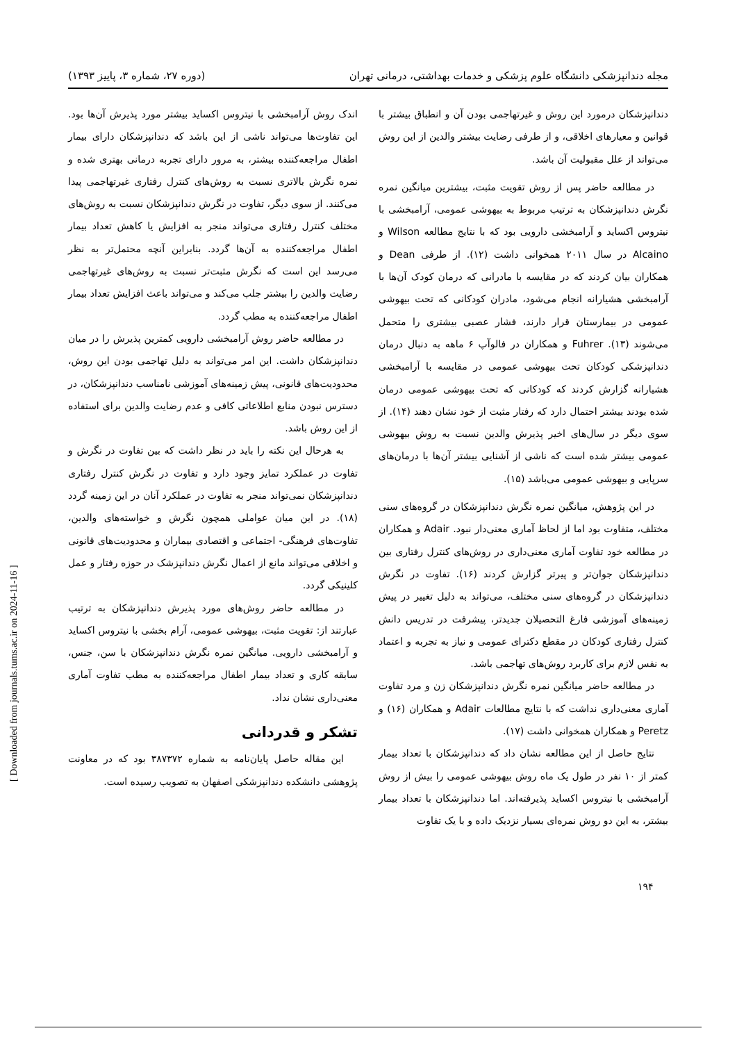مجله دندانپزشکی دانشگاه علوم پزشکی و خدمات بهداشتی، درمانی تهران (دوره ۲۷، شماره ۳، پاییز ۱۳۹۳)
دندانپزشکان درمورد این روش و غیرتهاجمی بودن آن و انطباق بیشتر با قوانین و معیارهای اخلاقی، و از طرفی رضایت بیشتر والدین از این روش می‌تواند از علل مقبولیت آن باشد.
در مطالعه حاضر پس از روش تقویت مثبت، بیشترین میانگین نمره نگرش دندانپزشکان به ترتیب مربوط به بیهوشی عمومی، آرامبخشی با نیتروس اکساید و آرامبخشی دارویی بود که با نتایج مطالعه Wilson و Alcaino در سال ۲۰۱۱ همخوانی داشت (۱۲). از طرفی Dean و همکاران بیان کردند که در مقایسه با مادرانی که درمان کودک آن‌ها با آرامبخشی هشیارانه انجام می‌شود، مادران کودکانی که تحت بیهوشی عمومی در بیمارستان قرار دارند، فشار عصبی بیشتری را متحمل می‌شوند (۱۳). Fuhrer و همکاران در فالوآپ ۶ ماهه به دنبال درمان دندانپزشکی کودکان تحت بیهوشی عمومی در مقایسه با آرامبخشی هشیارانه گزارش کردند که کودکانی که تحت بیهوشی عمومی درمان شده بودند بیشتر احتمال دارد که رفتار مثبت از خود نشان دهند (۱۴). از سوی دیگر در سال‌های اخیر پذیرش والدین نسبت به روش بیهوشی عمومی بیشتر شده است که ناشی از آشنایی بیشتر آن‌ها با درمان‌های سرپایی و بیهوشی عمومی می‌باشد (۱۵).
در این پژوهش، میانگین نمره نگرش دندانپزشکان در گروه‌های سنی مختلف، متفاوت بود اما از لحاظ آماری معنی‌دار نبود. Adair و همکاران در مطالعه خود تفاوت آماری معنی‌داری در روش‌های کنترل رفتاری بین دندانپزشکان جوان‌تر و پیرتر گزارش کردند (۱۶). تفاوت در نگرش دندانپزشکان در گروه‌های سنی مختلف، می‌تواند به دلیل تغییر در پیش زمینه‌های آموزشی فارغ التحصیلان جدیدتر، پیشرفت در تدریس دانش کنترل رفتاری کودکان در مقطع دکترای عمومی و نیاز به تجربه و اعتماد به نفس لازم برای کاربرد روش‌های تهاجمی باشد.
در مطالعه حاضر میانگین نمره نگرش دندانپزشکان زن و مرد تفاوت آماری معنی‌داری نداشت که با نتایج مطالعات Adair و همکاران (۱۶) و Peretz و همکاران همخوانی داشت (۱۷).
نتایج حاصل از این مطالعه نشان داد که دندانپزشکان با تعداد بیمار کمتر از ۱۰ نفر در طول یک ماه روش بیهوشی عمومی را بیش از روش آرامبخشی با نیتروس اکساید پذیرفته‌اند. اما دندانپزشکان با تعداد بیمار بیشتر، به این دو روش نمره‌ای بسیار نزدیک داده و با یک تفاوت
اندک روش آرامبخشی با نیتروس اکساید بیشتر مورد پذیرش آن‌ها بود. این تفاوت‌ها می‌تواند ناشی از این باشد که دندانپزشکان دارای بیمار اطفال مراجعه‌کننده بیشتر، به مرور دارای تجربه درمانی بهتری شده و نمره نگرش بالاتری نسبت به روش‌های کنترل رفتاری غیرتهاجمی پیدا می‌کنند. از سوی دیگر، تفاوت در نگرش دندانپزشکان نسبت به روش‌های مختلف کنترل رفتاری می‌تواند منجر به افزایش یا کاهش تعداد بیمار اطفال مراجعه‌کننده به آن‌ها گردد. بنابراین آنچه محتمل‌تر به نظر می‌رسد این است که نگرش مثبت‌تر نسبت به روش‌های غیرتهاجمی رضایت والدین را بیشتر جلب می‌کند و می‌تواند باعث افزایش تعداد بیمار اطفال مراجعه‌کننده به مطب گردد.
در مطالعه حاضر روش آرامبخشی دارویی کمترین پذیرش را در میان دندانپزشکان داشت. این امر می‌تواند به دلیل تهاجمی بودن این روش، محدودیت‌های قانونی، پیش زمینه‌های آموزشی نامناسب دندانپزشکان، در دسترس نبودن منابع اطلاعاتی کافی و عدم رضایت والدین برای استفاده از این روش باشد.
به هرحال این نکته را باید در نظر داشت که بین تفاوت در نگرش و تفاوت در عملکرد تمایز وجود دارد و تفاوت در نگرش کنترل رفتاری دندانپزشکان نمی‌تواند منجر به تفاوت در عملکرد آنان در این زمینه گردد (۱۸). در این میان عواملی همچون نگرش و خواسته‌های والدین، تفاوت‌های فرهنگی- اجتماعی و اقتصادی بیماران و محدودیت‌های قانونی و اخلاقی می‌تواند مانع از اعمال نگرش دندانپزشک در حوزه رفتار و عمل کلینیکی گردد.
در مطالعه حاضر روش‌های مورد پذیرش دندانپزشکان به ترتیب عبارتند از: تقویت مثبت، بیهوشی عمومی، آرام بخشی با نیتروس اکساید و آرامبخشی دارویی. میانگین نمره نگرش دندانپزشکان با سن، جنس، سابقه کاری و تعداد بیمار اطفال مراجعه‌کننده به مطب تفاوت آماری معنی‌داری نشان نداد.
تشکر و قدردانی
این مقاله حاصل پایان‌نامه به شماره ۳۸۷۳۷۲ بود که در معاونت پژوهشی دانشکده دندانپزشکی اصفهان به تصویب رسیده است.
۱۹۴
[ Downloaded from journals.tums.ac.ir on 2024-11-16 ]